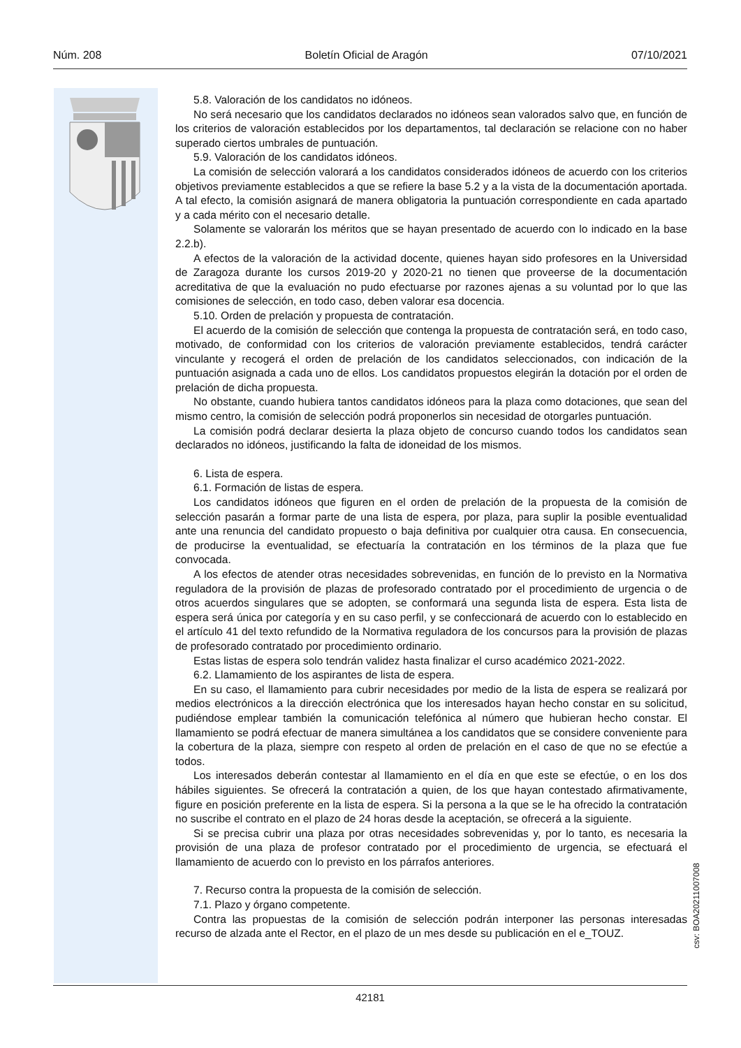Núm. 208 Boletín Oficial de Aragón 07/10/2021
5.8. Valoración de los candidatos no idóneos.
No será necesario que los candidatos declarados no idóneos sean valorados salvo que, en función de los criterios de valoración establecidos por los departamentos, tal declaración se relacione con no haber superado ciertos umbrales de puntuación.
5.9. Valoración de los candidatos idóneos.
La comisión de selección valorará a los candidatos considerados idóneos de acuerdo con los criterios objetivos previamente establecidos a que se refiere la base 5.2 y a la vista de la documentación aportada. A tal efecto, la comisión asignará de manera obligatoria la puntuación correspondiente en cada apartado y a cada mérito con el necesario detalle.
Solamente se valorarán los méritos que se hayan presentado de acuerdo con lo indicado en la base 2.2.b).
A efectos de la valoración de la actividad docente, quienes hayan sido profesores en la Universidad de Zaragoza durante los cursos 2019-20 y 2020-21 no tienen que proveerse de la documentación acreditativa de que la evaluación no pudo efectuarse por razones ajenas a su voluntad por lo que las comisiones de selección, en todo caso, deben valorar esa docencia.
5.10. Orden de prelación y propuesta de contratación.
El acuerdo de la comisión de selección que contenga la propuesta de contratación será, en todo caso, motivado, de conformidad con los criterios de valoración previamente establecidos, tendrá carácter vinculante y recogerá el orden de prelación de los candidatos seleccionados, con indicación de la puntuación asignada a cada uno de ellos. Los candidatos propuestos elegirán la dotación por el orden de prelación de dicha propuesta.
No obstante, cuando hubiera tantos candidatos idóneos para la plaza como dotaciones, que sean del mismo centro, la comisión de selección podrá proponerlos sin necesidad de otorgarles puntuación.
La comisión podrá declarar desierta la plaza objeto de concurso cuando todos los candidatos sean declarados no idóneos, justificando la falta de idoneidad de los mismos.
6. Lista de espera.
6.1. Formación de listas de espera.
Los candidatos idóneos que figuren en el orden de prelación de la propuesta de la comisión de selección pasarán a formar parte de una lista de espera, por plaza, para suplir la posible eventualidad ante una renuncia del candidato propuesto o baja definitiva por cualquier otra causa. En consecuencia, de producirse la eventualidad, se efectuaría la contratación en los términos de la plaza que fue convocada.
A los efectos de atender otras necesidades sobrevenidas, en función de lo previsto en la Normativa reguladora de la provisión de plazas de profesorado contratado por el procedimiento de urgencia o de otros acuerdos singulares que se adopten, se conformará una segunda lista de espera. Esta lista de espera será única por categoría y en su caso perfil, y se confeccionará de acuerdo con lo establecido en el artículo 41 del texto refundido de la Normativa reguladora de los concursos para la provisión de plazas de profesorado contratado por procedimiento ordinario.
Estas listas de espera solo tendrán validez hasta finalizar el curso académico 2021-2022.
6.2. Llamamiento de los aspirantes de lista de espera.
En su caso, el llamamiento para cubrir necesidades por medio de la lista de espera se realizará por medios electrónicos a la dirección electrónica que los interesados hayan hecho constar en su solicitud, pudiéndose emplear también la comunicación telefónica al número que hubieran hecho constar. El llamamiento se podrá efectuar de manera simultánea a los candidatos que se considere conveniente para la cobertura de la plaza, siempre con respeto al orden de prelación en el caso de que no se efectúe a todos.
Los interesados deberán contestar al llamamiento en el día en que este se efectúe, o en los dos hábiles siguientes. Se ofrecerá la contratación a quien, de los que hayan contestado afirmativamente, figure en posición preferente en la lista de espera. Si la persona a la que se le ha ofrecido la contratación no suscribe el contrato en el plazo de 24 horas desde la aceptación, se ofrecerá a la siguiente.
Si se precisa cubrir una plaza por otras necesidades sobrevenidas y, por lo tanto, es necesaria la provisión de una plaza de profesor contratado por el procedimiento de urgencia, se efectuará el llamamiento de acuerdo con lo previsto en los párrafos anteriores.
7. Recurso contra la propuesta de la comisión de selección.
7.1. Plazo y órgano competente.
Contra las propuestas de la comisión de selección podrán interponer las personas interesadas recurso de alzada ante el Rector, en el plazo de un mes desde su publicación en el e_TOUZ.
csv: BOA20211007008
42181